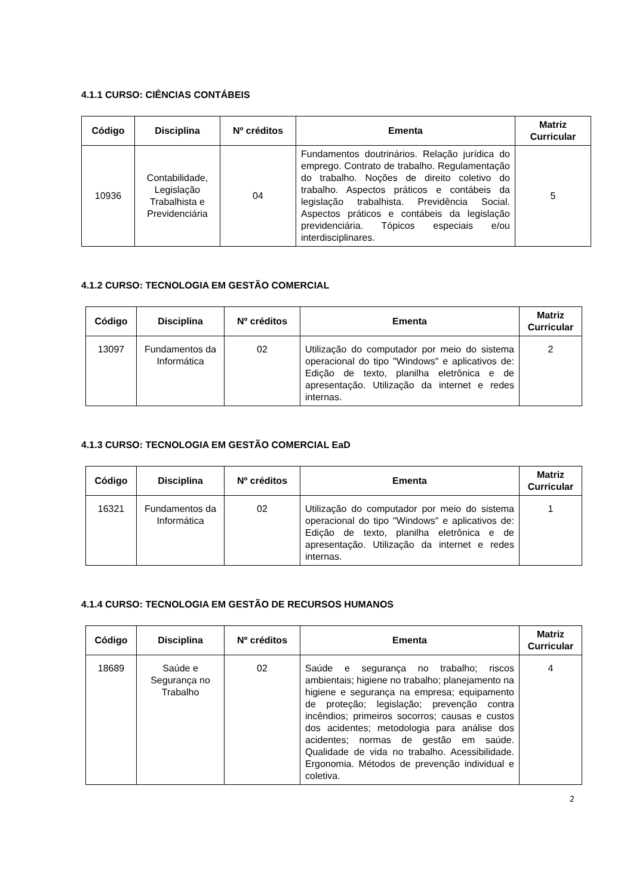4.1.1 CURSO: CIÊNCIAS CONTÁBEIS
| Código | Disciplina | Nº créditos | Ementa | Matriz Curricular |
| --- | --- | --- | --- | --- |
| 10936 | Contabilidade, Legislação Trabalhista e Previdenciária | 04 | Fundamentos doutrinários. Relação jurídica do emprego. Contrato de trabalho. Regulamentação do trabalho. Noções de direito coletivo do trabalho. Aspectos práticos e contábeis da legislação trabalhista. Previdência Social. Aspectos práticos e contábeis da legislação previdenciária. Tópicos especiais e/ou interdisciplinares. | 5 |
4.1.2 CURSO: TECNOLOGIA EM GESTÃO COMERCIAL
| Código | Disciplina | Nº créditos | Ementa | Matriz Curricular |
| --- | --- | --- | --- | --- |
| 13097 | Fundamentos da Informática | 02 | Utilização do computador por meio do sistema operacional do tipo "Windows" e aplicativos de: Edição de texto, planilha eletrônica e de apresentação. Utilização da internet e redes internas. | 2 |
4.1.3 CURSO: TECNOLOGIA EM GESTÃO COMERCIAL EaD
| Código | Disciplina | Nº créditos | Ementa | Matriz Curricular |
| --- | --- | --- | --- | --- |
| 16321 | Fundamentos da Informática | 02 | Utilização do computador por meio do sistema operacional do tipo "Windows" e aplicativos de: Edição de texto, planilha eletrônica e de apresentação. Utilização da internet e redes internas. | 1 |
4.1.4 CURSO: TECNOLOGIA EM GESTÃO DE RECURSOS HUMANOS
| Código | Disciplina | Nº créditos | Ementa | Matriz Curricular |
| --- | --- | --- | --- | --- |
| 18689 | Saúde e Segurança no Trabalho | 02 | Saúde e segurança no trabalho; riscos ambientais; higiene no trabalho; planejamento na higiene e segurança na empresa; equipamento de proteção; legislação; prevenção contra incêndios; primeiros socorros; causas e custos dos acidentes; metodologia para análise dos acidentes; normas de gestão em saúde. Qualidade de vida no trabalho. Acessibilidade. Ergonomia. Métodos de prevenção individual e coletiva. | 4 |
2